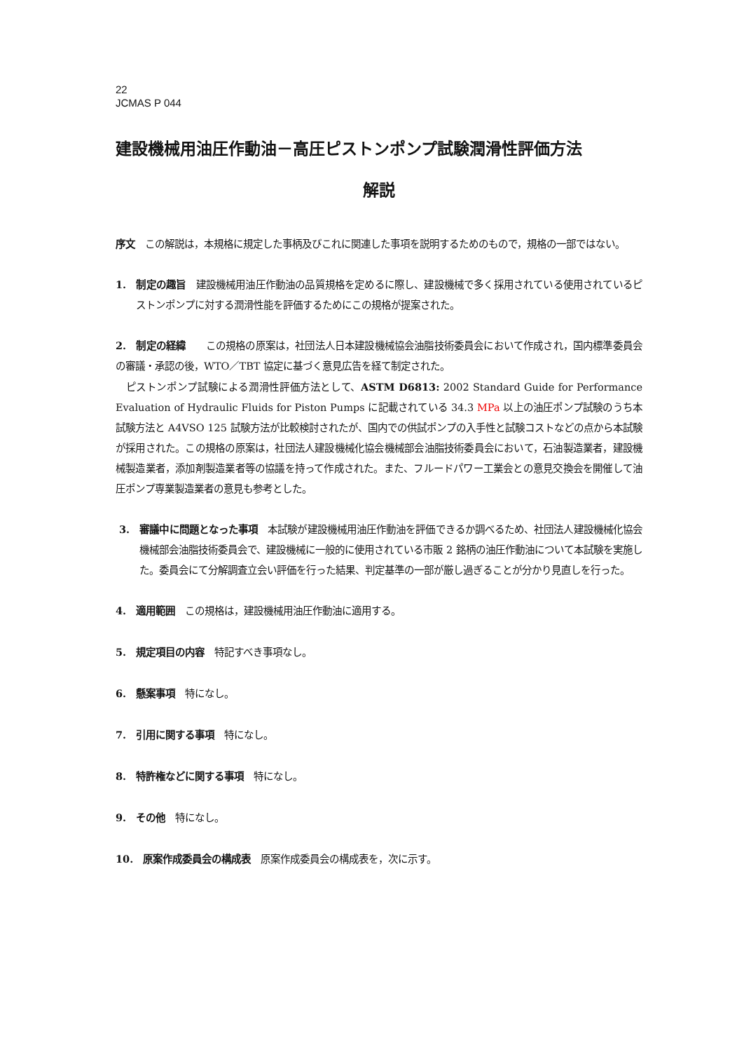22
JCMAS P 044
建設機械用油圧作動油－高圧ピストンポンプ試験潤滑性評価方法
解説
序文　この解説は，本規格に規定した事柄及びこれに関連した事項を説明するためのもので，規格の一部ではない。
1.　制定の趣旨　建設機械用油圧作動油の品質規格を定めるに際し、建設機械で多く採用されている使用されているピストンポンプに対する潤滑性能を評価するためにこの規格が提案された。
2.　制定の経緯　　この規格の原案は，社団法人日本建設機械協会油脂技術委員会において作成され，国内標準委員会の審議・承認の後，WTO／TBT 協定に基づく意見広告を経て制定された。
　ピストンポンプ試験による潤滑性評価方法として、ASTM D6813: 2002 Standard Guide for Performance Evaluation of Hydraulic Fluids for Piston Pumps に記載されている 34.3 MPa 以上の油圧ポンプ試験のうち本試験方法と A4VSO 125 試験方法が比較検討されたが、国内での供試ポンプの入手性と試験コストなどの点から本試験が採用された。この規格の原案は，社団法人建設機械化協会機械部会油脂技術委員会において，石油製造業者，建設機械製造業者，添加剤製造業者等の協議を持って作成された。また、フルードパワー工業会との意見交換会を開催して油圧ポンプ専業製造業者の意見も参考とした。
3.　審議中に問題となった事項　本試験が建設機械用油圧作動油を評価できるか調べるため、社団法人建設機械化協会機械部会油脂技術委員会で、建設機械に一般的に使用されている市販 2 銘柄の油圧作動油について本試験を実施した。委員会にて分解調査立会い評価を行った結果、判定基準の一部が厳し過ぎることが分かり見直しを行った。
4.　適用範囲　この規格は，建設機械用油圧作動油に適用する。
5.　規定項目の内容　特記すべき事項なし。
6.　懸案事項　特になし。
7.　引用に関する事項　特になし。
8.　特許権などに関する事項　特になし。
9.　その他　特になし。
10.　原案作成委員会の構成表　原案作成委員会の構成表を，次に示す。